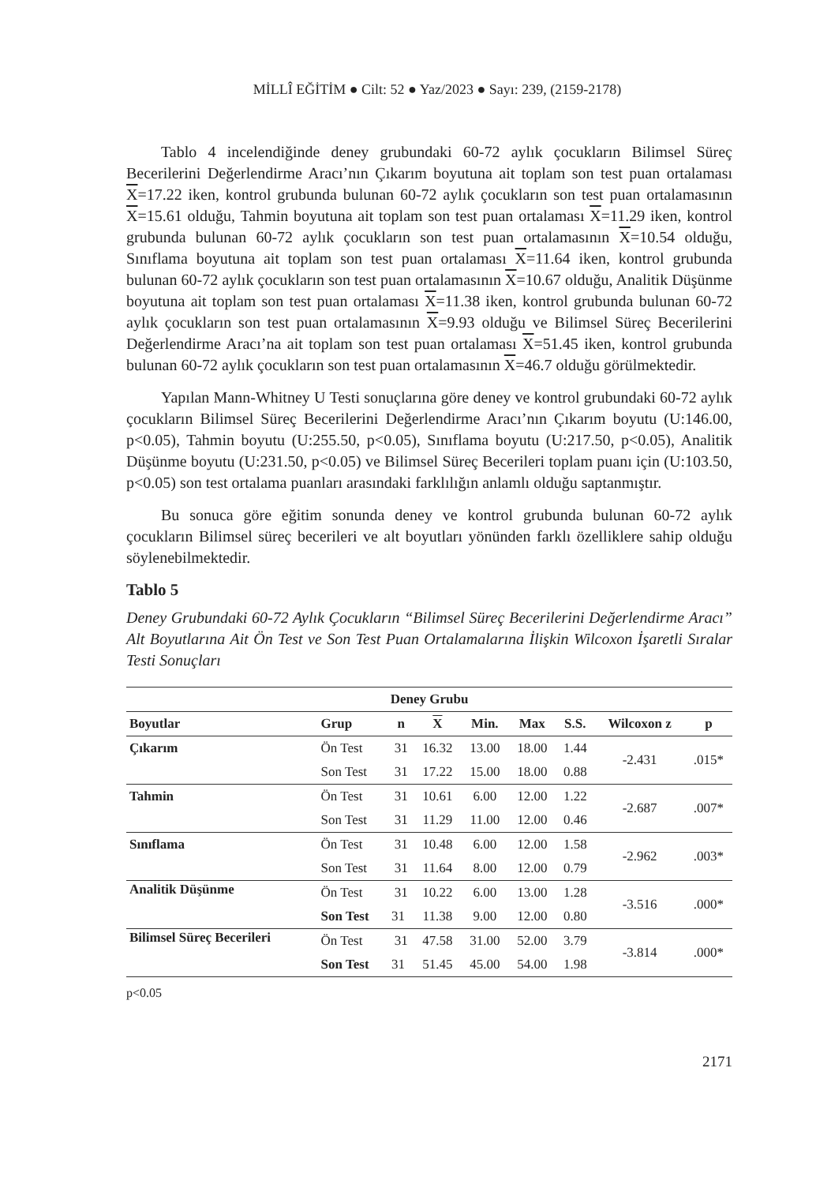MİLLÎ EĞİTİM ● Cilt: 52 ● Yaz/2023 ● Sayı: 239, (2159-2178)
Tablo 4 incelendiğinde deney grubundaki 60-72 aylık çocukların Bilimsel Süreç Becerilerini Değerlendirme Aracı’nın Çıkarım boyutuna ait toplam son test puan ortalaması X=17.22 iken, kontrol grubunda bulunan 60-72 aylık çocukların son test puan ortalamasının X=15.61 olduğu, Tahmin boyutuna ait toplam son test puan ortalaması X=11.29 iken, kontrol grubunda bulunan 60-72 aylık çocukların son test puan ortalamasının X=10.54 olduğu, Sınıflama boyutuna ait toplam son test puan ortalaması X=11.64 iken, kontrol grubunda bulunan 60-72 aylık çocukların son test puan ortalamasının X=10.67 olduğu, Analitik Düşünme boyutuna ait toplam son test puan ortalaması X=11.38 iken, kontrol grubunda bulunan 60-72 aylık çocukların son test puan ortalamasının X=9.93 olduğu ve Bilimsel Süreç Becerilerini Değerlendirme Aracı’na ait toplam son test puan ortalaması X=51.45 iken, kontrol grubunda bulunan 60-72 aylık çocukların son test puan ortalamasının X=46.7 olduğu görülmektedir.
Yapılan Mann-Whitney U Testi sonuçlarına göre deney ve kontrol grubundaki 60-72 aylık çocukların Bilimsel Süreç Becerilerini Değerlendirme Aracı’nın Çıkarım boyutu (U:146.00, p<0.05), Tahmin boyutu (U:255.50, p<0.05), Sınıflama boyutu (U:217.50, p<0.05), Analitik Düşünme boyutu (U:231.50, p<0.05) ve Bilimsel Süreç Becerileri toplam puanı için (U:103.50, p<0.05) son test ortalama puanları arasındaki farklılığın anlamlı olduğu saptanmıştır.
Bu sonuca göre eğitim sonunda deney ve kontrol grubunda bulunan 60-72 aylık çocukların Bilimsel süreç becerileri ve alt boyutları yönünden farklı özelliklere sahip olduğu söylenebilmektedir.
Tablo 5
Deney Grubundaki 60-72 Aylık Çocukların “Bilimsel Süreç Becerilerini Değerlendirme Aracı” Alt Boyutlarına Ait Ön Test ve Son Test Puan Ortalamalarına İlişkin Wilcoxon İşaretli Sıralar Testi Sonuçları
| Deney Grubu | | | | | | | | |
| --- | --- | --- | --- | --- | --- | --- | --- | --- |
| Boyutlar | Grup | n | X | Min. | Max | S.S. | Wilcoxon z | p |
| Çıkarım | Ön Test | 31 | 16.32 | 13.00 | 18.00 | 1.44 | -2.431 | .015* |
| | Son Test | 31 | 17.22 | 15.00 | 18.00 | 0.88 | | |
| Tahmin | Ön Test | 31 | 10.61 | 6.00 | 12.00 | 1.22 | -2.687 | .007* |
| | Son Test | 31 | 11.29 | 11.00 | 12.00 | 0.46 | | |
| Sınıflama | Ön Test | 31 | 10.48 | 6.00 | 12.00 | 1.58 | -2.962 | .003* |
| | Son Test | 31 | 11.64 | 8.00 | 12.00 | 0.79 | | |
| Analitik Düşünme | Ön Test | 31 | 10.22 | 6.00 | 13.00 | 1.28 | -3.516 | .000* |
| | Son Test | 31 | 11.38 | 9.00 | 12.00 | 0.80 | | |
| Bilimsel Süreç Becerileri | Ön Test | 31 | 47.58 | 31.00 | 52.00 | 3.79 | -3.814 | .000* |
| | Son Test | 31 | 51.45 | 45.00 | 54.00 | 1.98 | | |
p<0.05
2171